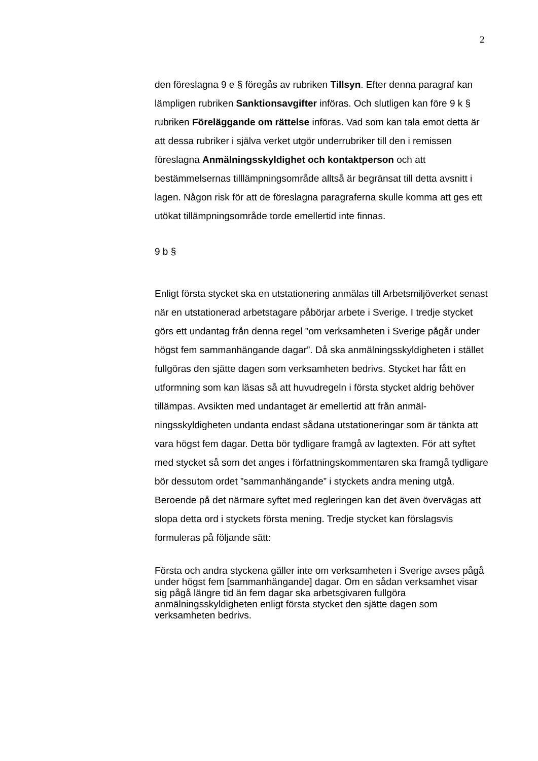2
den föreslagna 9 e § föregås av rubriken Tillsyn. Efter denna paragraf kan lämpligen rubriken Sanktionsavgifter införas. Och slutligen kan före 9 k § rubriken Föreläggande om rättelse införas. Vad som kan tala emot detta är att dessa rubriker i själva verket utgör underrubriker till den i remissen föreslagna Anmälnings­skyldighet och kontaktperson och att bestämmelsernas till­lämpningsområde alltså är begränsat till detta avsnitt i lagen. Någon risk för att de föreslagna paragraferna skulle komma att ges ett utökat tillämpningsområde torde emellertid inte finnas.
9 b §
Enligt första stycket ska en utstationering anmälas till Arbetsmiljö­verket senast när en utstationerad arbetstagare påbörjar arbete i Sverige. I tredje stycket görs ett undantag från denna regel ”om verksamheten i Sverige pågår under högst fem sammanhängande dagar”. Då ska anmälningsskyldigheten i stället fullgöras den sjätte dagen som verksamheten bedrivs. Stycket har fått en utformning som kan läsas så att huvudregeln i första stycket aldrig behöver tillämpas. Avsikten med undantaget är emellertid att från anmäl­ningsskyldigheten undanta endast sådana utstationeringar som är tänkta att vara högst fem dagar. Detta bör tydligare framgå av lag­texten. För att syftet med stycket så som det anges i författnings­kommentaren ska framgå tydligare bör dessutom ordet ”samman­hängande” i styckets andra mening utgå. Beroende på det närmare syftet med regleringen kan det även övervägas att slopa detta ord i styckets första mening. Tredje stycket kan förslagsvis formuleras på följande sätt:
Första och andra styckena gäller inte om verksamheten i Sverige avses pågå under högst fem [sammanhängande] dagar. Om en sådan verksamhet visar sig pågå längre tid än fem dagar ska arbetsgivaren fullgöra anmälningsskyldigheten enligt första stycket den sjätte dagen som verksamheten bedrivs.